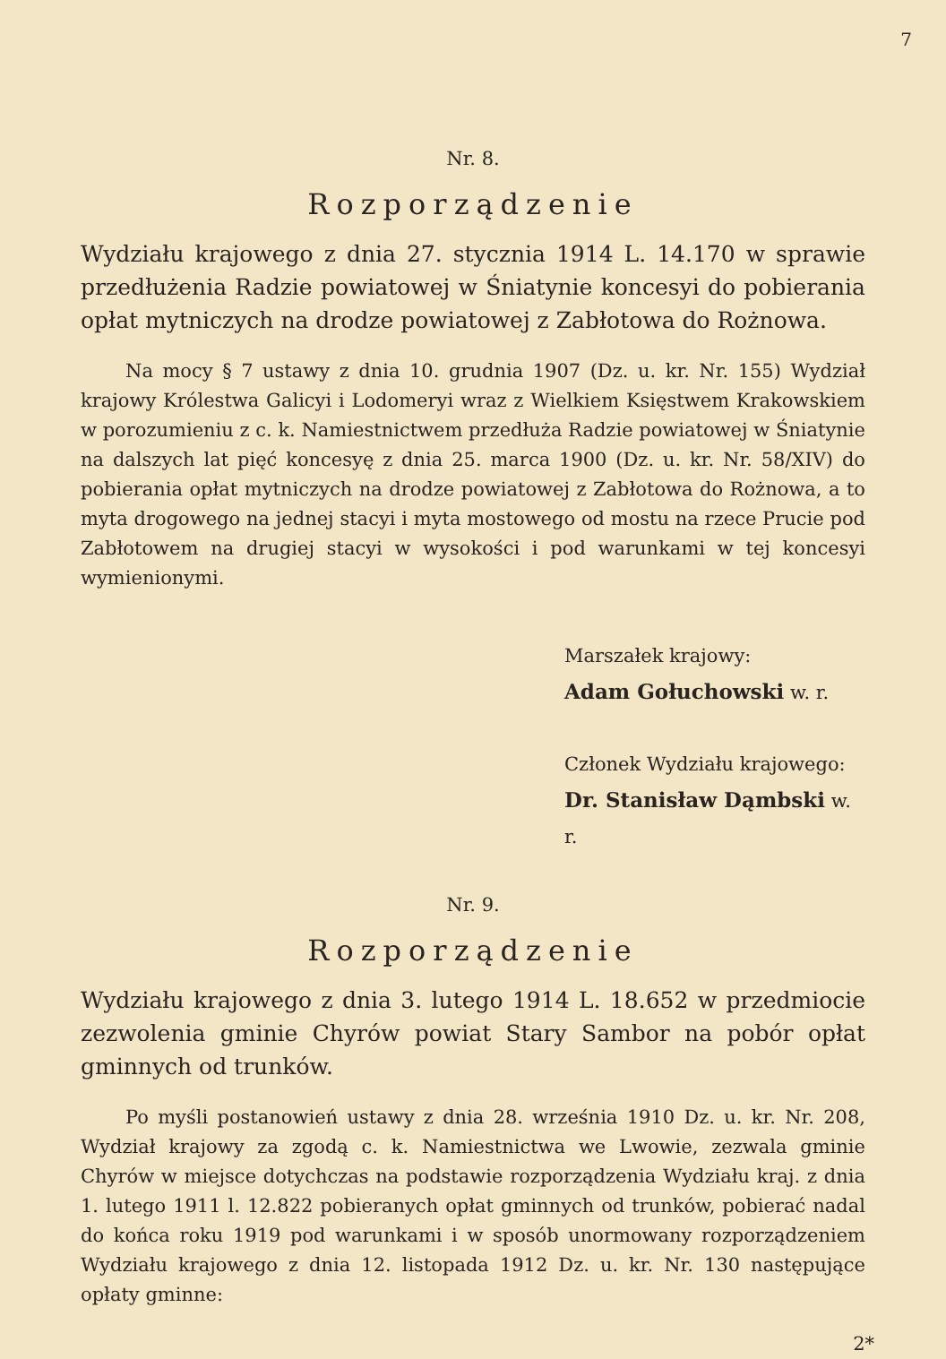7
Nr. 8.
Rozporządzenie
Wydziału krajowego z dnia 27. stycznia 1914 L. 14.170 w sprawie przedłużenia Radzie powiatowej w Śniatynie koncesyi do pobierania opłat mytniczych na drodze powiatowej z Zabłotowa do Rożnowa.
Na mocy § 7 ustawy z dnia 10. grudnia 1907 (Dz. u. kr. Nr. 155) Wydział krajowy Królestwa Galicyi i Lodomeryi wraz z Wielkiem Księstwem Krakowskiem w porozumieniu z c. k. Namiestnictwem przedłuża Radzie powiatowej w Śniatynie na dalszych lat pięć koncesyę z dnia 25. marca 1900 (Dz. u. kr. Nr. 58/XIV) do pobierania opłat mytniczych na drodze powiatowej z Zabłotowa do Rożnowa, a to myta drogowego na jednej stacyi i myta mostowego od mostu na rzece Prucie pod Zabłotowem na drugiej stacyi w wysokości i pod warunkami w tej koncesyi wymienionymi.
Marszałek krajowy:
Adam Gołuchowski w. r.
Członek Wydziału krajowego:
Dr. Stanisław Dąmbski w. r.
Nr. 9.
Rozporządzenie
Wydziału krajowego z dnia 3. lutego 1914 L. 18.652 w przedmiocie zezwolenia gminie Chyrów powiat Stary Sambor na pobór opłat gminnych od trunków.
Po myśli postanowień ustawy z dnia 28. września 1910 Dz. u. kr. Nr. 208, Wydział krajowy za zgodą c. k. Namiestnictwa we Lwowie, zezwala gminie Chyrów w miejsce dotychczas na podstawie rozporządzenia Wydziału kraj. z dnia 1. lutego 1911 l. 12.822 pobieranych opłat gminnych od trunków, pobierać nadal do końca roku 1919 pod warunkami i w sposób unormowany rozporządzeniem Wydziału krajowego z dnia 12. listopada 1912 Dz. u. kr. Nr. 130 następujące opłaty gminne:
2*